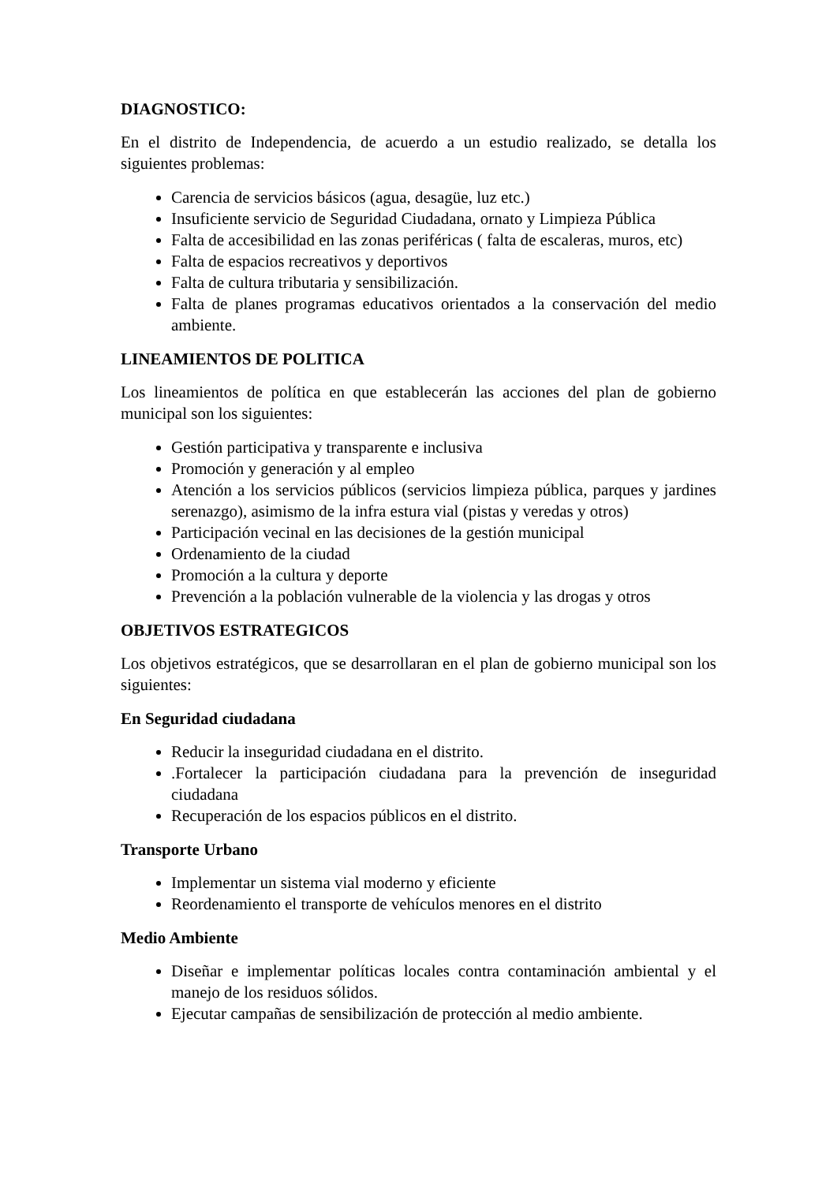DIAGNOSTICO:
En el distrito de Independencia, de acuerdo a un estudio realizado, se detalla los siguientes problemas:
Carencia de servicios básicos (agua, desagüe, luz etc.)
Insuficiente servicio de Seguridad Ciudadana, ornato y Limpieza Pública
Falta de accesibilidad en las zonas periféricas ( falta de escaleras, muros, etc)
Falta de espacios recreativos y deportivos
Falta de cultura tributaria y sensibilización.
Falta de planes programas educativos orientados a la conservación del medio ambiente.
LINEAMIENTOS DE POLITICA
Los lineamientos de política en que establecerán las acciones del plan de gobierno municipal son los siguientes:
Gestión participativa y transparente e inclusiva
Promoción y generación y al empleo
Atención a los servicios públicos (servicios limpieza pública, parques y jardines serenazgo), asimismo de la infra estura vial (pistas y veredas y otros)
Participación vecinal en las decisiones de la gestión municipal
Ordenamiento de la ciudad
Promoción a la cultura y deporte
Prevención a la población vulnerable de la violencia y las drogas y otros
OBJETIVOS ESTRATEGICOS
Los objetivos estratégicos, que se desarrollaran en el plan de gobierno municipal son los siguientes:
En Seguridad ciudadana
Reducir la inseguridad ciudadana en el distrito.
.Fortalecer la participación ciudadana para la prevención de inseguridad ciudadana
Recuperación de los espacios públicos en el distrito.
Transporte Urbano
Implementar un sistema vial moderno y eficiente
Reordenamiento el transporte de vehículos menores en el distrito
Medio Ambiente
Diseñar e implementar políticas locales contra contaminación ambiental y el manejo de los residuos sólidos.
Ejecutar campañas de sensibilización de protección al medio ambiente.